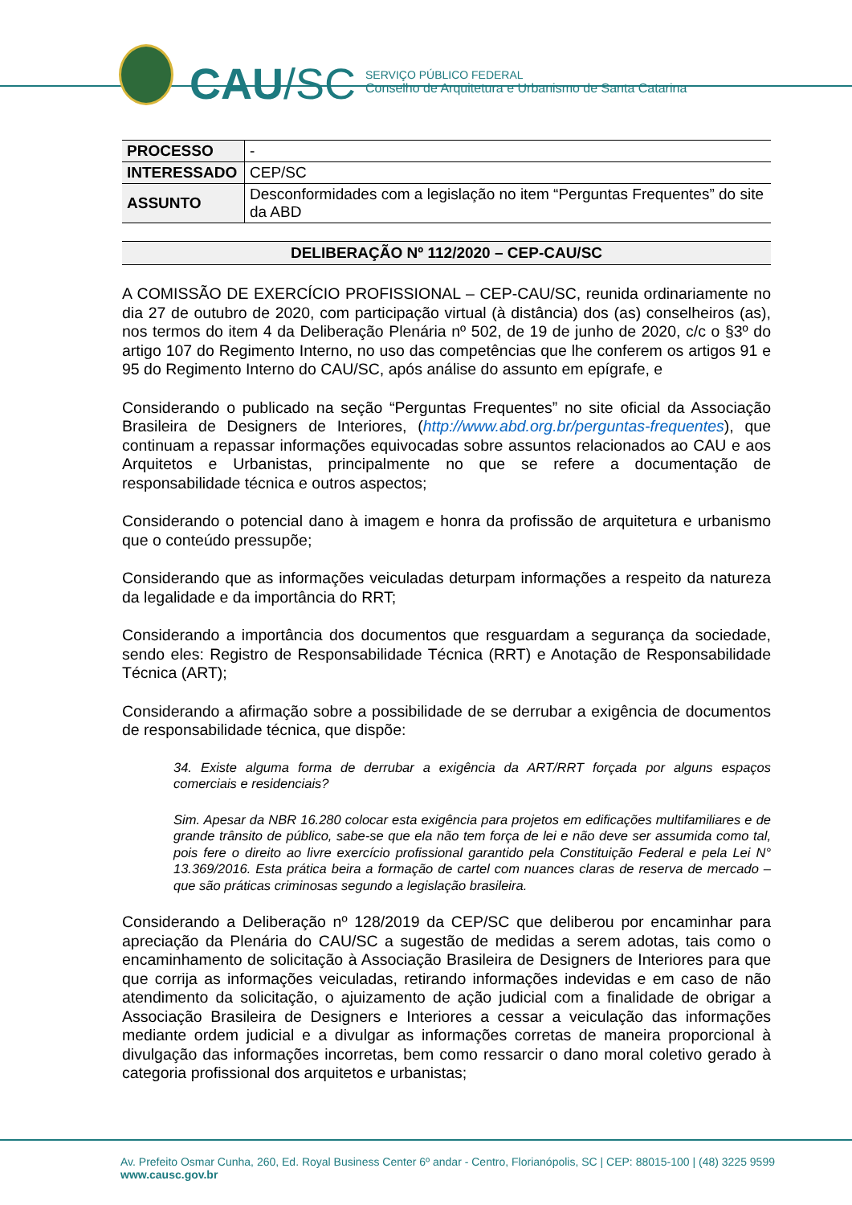CAU/SC
SERVIÇO PÚBLICO FEDERAL
Conselho de Arquitetura e Urbanismo de Santa Catarina
| PROCESSO | - |
| INTERESSADO | CEP/SC |
| ASSUNTO | Desconformidades com a legislação no item “Perguntas Frequentes” do site da ABD |
DELIBERAÇÃO Nº 112/2020 – CEP-CAU/SC
A COMISSÃO DE EXERCÍCIO PROFISSIONAL – CEP-CAU/SC, reunida ordinariamente no dia 27 de outubro de 2020, com participação virtual (à distância) dos (as) conselheiros (as), nos termos do item 4 da Deliberação Plenária nº 502, de 19 de junho de 2020, c/c o §3º do artigo 107 do Regimento Interno, no uso das competências que lhe conferem os artigos 91 e 95 do Regimento Interno do CAU/SC, após análise do assunto em epígrafe, e
Considerando o publicado na seção “Perguntas Frequentes” no site oficial da Associação Brasileira de Designers de Interiores, (http://www.abd.org.br/perguntas-frequentes), que continuam a repassar informações equivocadas sobre assuntos relacionados ao CAU e aos Arquitetos e Urbanistas, principalmente no que se refere a documentação de responsabilidade técnica e outros aspectos;
Considerando o potencial dano à imagem e honra da profissão de arquitetura e urbanismo que o conteúdo pressupõe;
Considerando que as informações veiculadas deturpam informações a respeito da natureza da legalidade e da importância do RRT;
Considerando a importância dos documentos que resguardam a segurança da sociedade, sendo eles: Registro de Responsabilidade Técnica (RRT) e Anotação de Responsabilidade Técnica (ART);
Considerando a afirmação sobre a possibilidade de se derrubar a exigência de documentos de responsabilidade técnica, que dispõe:
34. Existe alguma forma de derrubar a exigência da ART/RRT forçada por alguns espaços comerciais e residenciais?
Sim. Apesar da NBR 16.280 colocar esta exigência para projetos em edificações multifamiliares e de grande trânsito de público, sabe-se que ela não tem força de lei e não deve ser assumida como tal, pois fere o direito ao livre exercício profissional garantido pela Constituição Federal e pela Lei N° 13.369/2016. Esta prática beira a formação de cartel com nuances claras de reserva de mercado – que são práticas criminosas segundo a legislação brasileira.
Considerando a Deliberação nº 128/2019 da CEP/SC que deliberou por encaminhar para apreciação da Plenária do CAU/SC a sugestão de medidas a serem adotas, tais como o encaminhamento de solicitação à Associação Brasileira de Designers de Interiores para que que corrija as informações veiculadas, retirando informações indevidas e em caso de não atendimento da solicitação, o ajuizamento de ação judicial com a finalidade de obrigar a Associação Brasileira de Designers e Interiores a cessar a veiculação das informações mediante ordem judicial e a divulgar as informações corretas de maneira proporcional à divulgação das informações incorretas, bem como ressarcir o dano moral coletivo gerado à categoria profissional dos arquitetos e urbanistas;
Av. Prefeito Osmar Cunha, 260, Ed. Royal Business Center 6º andar - Centro, Florianópolis, SC | CEP: 88015-100 | (48) 3225 9599
www.causc.gov.br